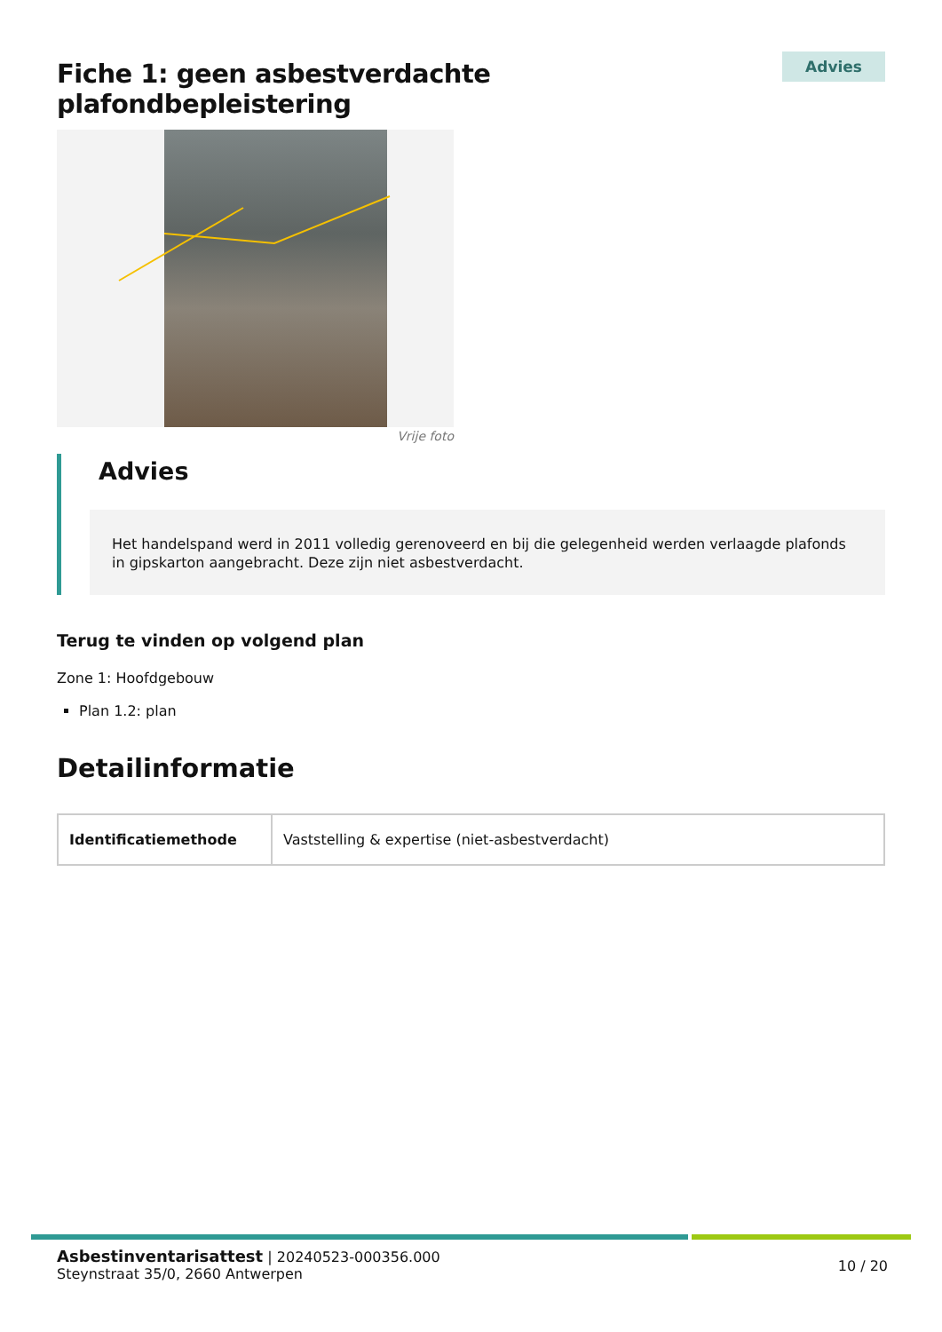Fiche 1: geen asbestverdachte plafondbepleistering
Advies
Vrije foto
Advies
Het handelspand werd in 2011 volledig gerenoveerd en bij die gelegenheid werden verlaagde plafonds in gipskarton aangebracht. Deze zijn niet asbestverdacht.
Terug te vinden op volgend plan
Zone 1: Hoofdgebouw
Plan 1.2: plan
Detailinformatie
| Identificatiemethode | Vaststelling & expertise (niet-asbestverdacht) |
Asbestinventarisattest | 20240523-000356.000
Steynstraat 35/0, 2660 Antwerpen
10 / 20